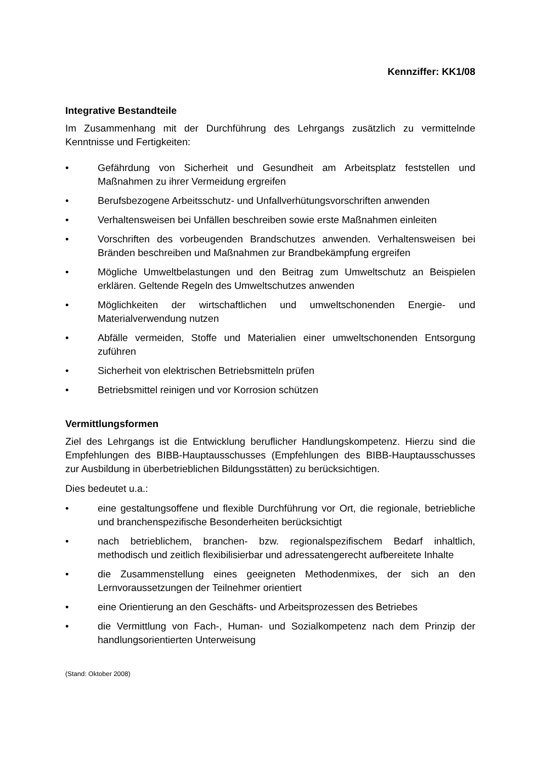Kennziffer: KK1/08
Integrative Bestandteile
Im Zusammenhang mit der Durchführung des Lehrgangs zusätzlich zu vermittelnde Kenntnisse und Fertigkeiten:
• Gefährdung von Sicherheit und Gesundheit am Arbeitsplatz feststellen und Maßnahmen zu ihrer Vermeidung ergreifen
• Berufsbezogene Arbeitsschutz- und Unfallverhütungsvorschriften anwenden
• Verhaltensweisen bei Unfällen beschreiben sowie erste Maßnahmen einleiten
• Vorschriften des vorbeugenden Brandschutzes anwenden. Verhaltensweisen bei Bränden beschreiben und Maßnahmen zur Brandbekämpfung ergreifen
• Mögliche Umweltbelastungen und den Beitrag zum Umweltschutz an Beispielen erklären. Geltende Regeln des Umweltschutzes anwenden
• Möglichkeiten der wirtschaftlichen und umweltschonenden Energie- und Materialverwendung nutzen
• Abfälle vermeiden, Stoffe und Materialien einer umweltschonenden Entsorgung zuführen
• Sicherheit von elektrischen Betriebsmitteln prüfen
• Betriebsmittel reinigen und vor Korrosion schützen
Vermittlungsformen
Ziel des Lehrgangs ist die Entwicklung beruflicher Handlungskompetenz. Hierzu sind die Empfehlungen des BIBB-Hauptausschusses (Empfehlungen des BIBB-Hauptausschusses zur Ausbildung in überbetrieblichen Bildungsstätten) zu berücksichtigen.
Dies bedeutet u.a.:
• eine gestaltungsoffene und flexible Durchführung vor Ort, die regionale, betriebliche und branchenspezifische Besonderheiten berücksichtigt
• nach betrieblichem, branchen- bzw. regionalspezifischem Bedarf inhaltlich, methodisch und zeitlich flexibilisierbar und adressatengerecht aufbereitete Inhalte
• die Zusammenstellung eines geeigneten Methodenmixes, der sich an den Lernvoraussetzungen der Teilnehmer orientiert
• eine Orientierung an den Geschäfts- und Arbeitsprozessen des Betriebes
• die Vermittlung von Fach-, Human- und Sozialkompetenz nach dem Prinzip der handlungsorientierten Unterweisung
(Stand: Oktober 2008)